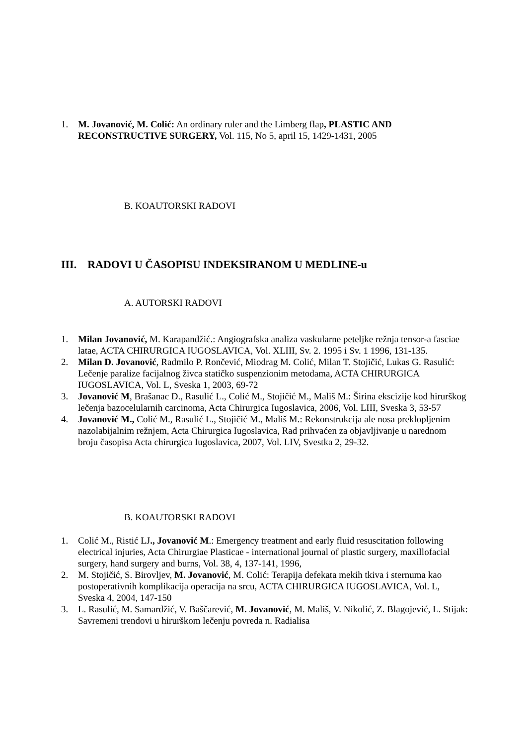1. M. Jovanović, M. Colić: An ordinary ruler and the Limberg flap, PLASTIC AND RECONSTRUCTIVE SURGERY, Vol. 115, No 5, april 15, 1429-1431, 2005
B. KOAUTORSKI RADOVI
III. RADOVI U ČASOPISU INDEKSIRANOM U MEDLINE-u
A. AUTORSKI RADOVI
1. Milan Jovanović, M. Karapandžić.: Angiografska analiza vaskularne peteljke režnja tensor-a fasciae latae, ACTA CHIRURGICA IUGOSLAVICA, Vol. XLIII, Sv. 2. 1995 i Sv. 1 1996, 131-135.
2. Milan D. Jovanović, Radmilo P. Rončević, Miodrag M. Colić, Milan T. Stojičić, Lukas G. Rasulić: Lečenje paralize facijalnog živca statičko suspenzionim metodama, ACTA CHIRURGICA IUGOSLAVICA, Vol. L, Sveska 1, 2003, 69-72
3. Jovanović M, Brašanac D., Rasulić L., Colić M., Stojičić M., Mališ M.: Širina ekscizije kod hirurškog lečenja bazocelularnih carcinoma, Acta Chirurgica Iugoslavica, 2006, Vol. LIII, Sveska 3, 53-57
4. Jovanović M., Colić M., Rasulić L., Stojičić M., Mališ M.: Rekonstrukcija ale nosa preklopljenim nazolabijalnim režnjem, Acta Chirurgica Iugoslavica, Rad prihvaćen za objavljivanje u narednom broju časopisa Acta chirurgica Iugoslavica, 2007, Vol. LIV, Svestka 2, 29-32.
B. KOAUTORSKI RADOVI
1. Colić M., Ristić LJ., Jovanović M.: Emergency treatment and early fluid resuscitation following electrical injuries, Acta Chirurgiae Plasticae - international journal of plastic surgery, maxillofacial surgery, hand surgery and burns, Vol. 38, 4, 137-141, 1996,
2. M. Stojičić, S. Birovljev, M. Jovanović, M. Colić: Terapija defekata mekih tkiva i sternuma kao postoperativnih komplikacija operacija na srcu, ACTA CHIRURGICA IUGOSLAVICA, Vol. L, Sveska 4, 2004, 147-150
3. L. Rasulić, M. Samardžić, V. Baščarević, M. Jovanović, M. Mališ, V. Nikolić, Z. Blagojević, L. Stijak: Savremeni trendovi u hirurškom lečenju povreda n. Radialisa